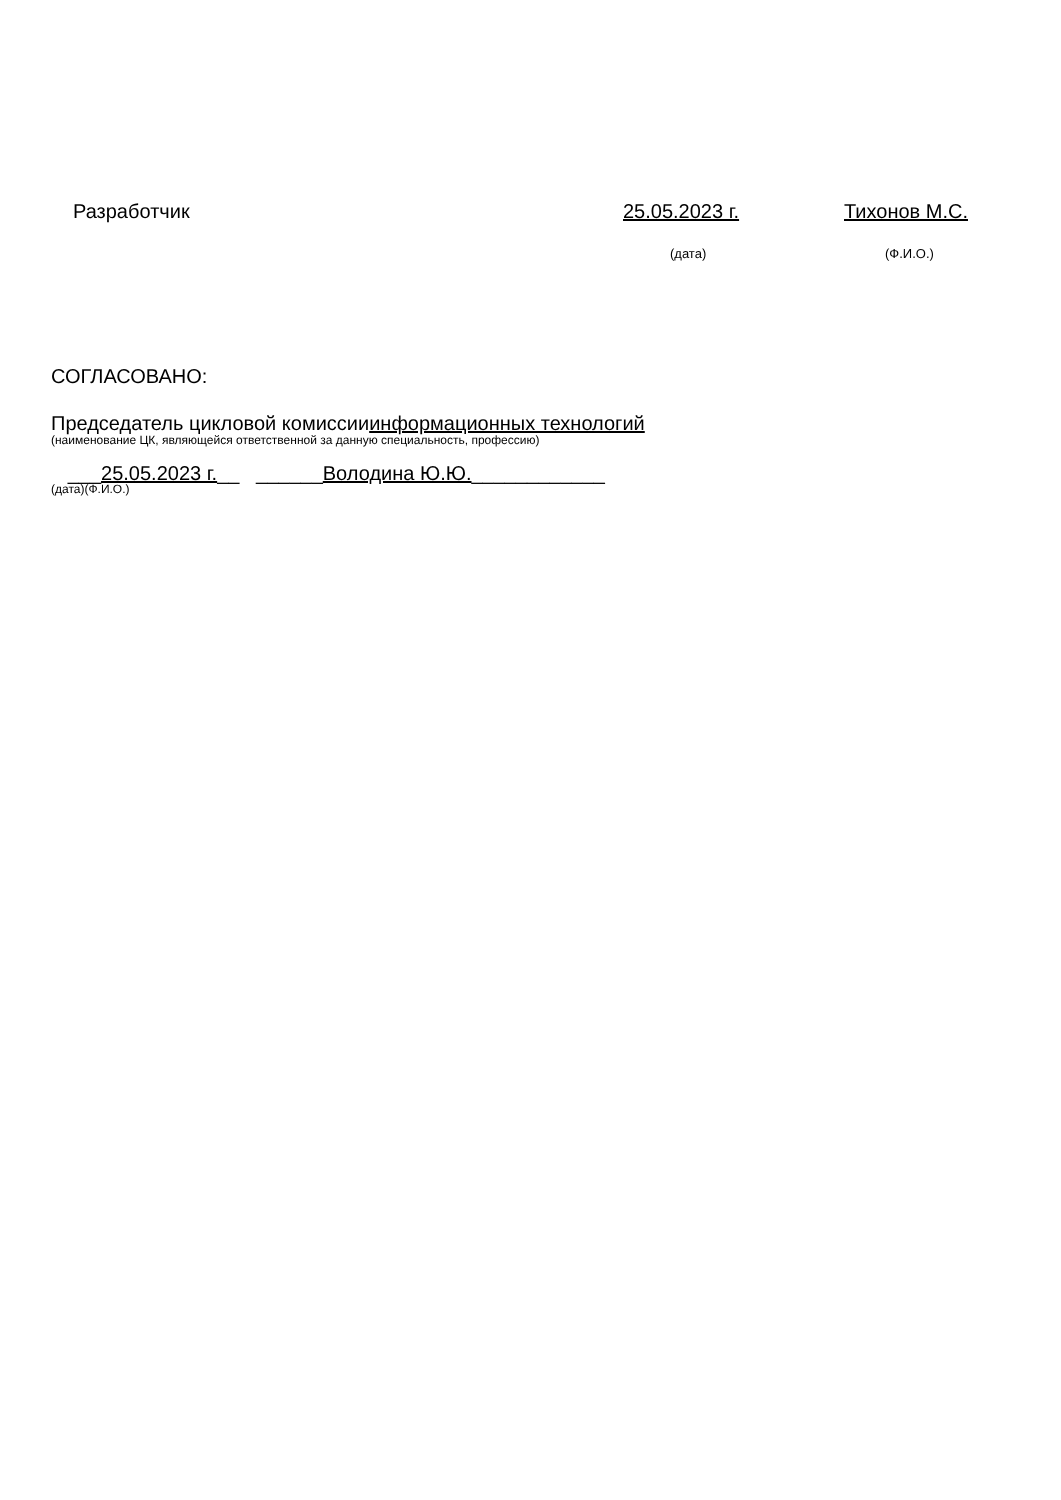Разработчик 25.05.2023 г. Тихонов М.С.
(дата) (Ф.И.О.)
СОГЛАСОВАНО:
Председатель цикловой комиссииинформационных технологий
(наименование ЦК, являющейся ответственной за данную специальность, профессию)
___25.05.2023 г.__ ______Володина Ю.Ю.____________
(дата)(Ф.И.О.)